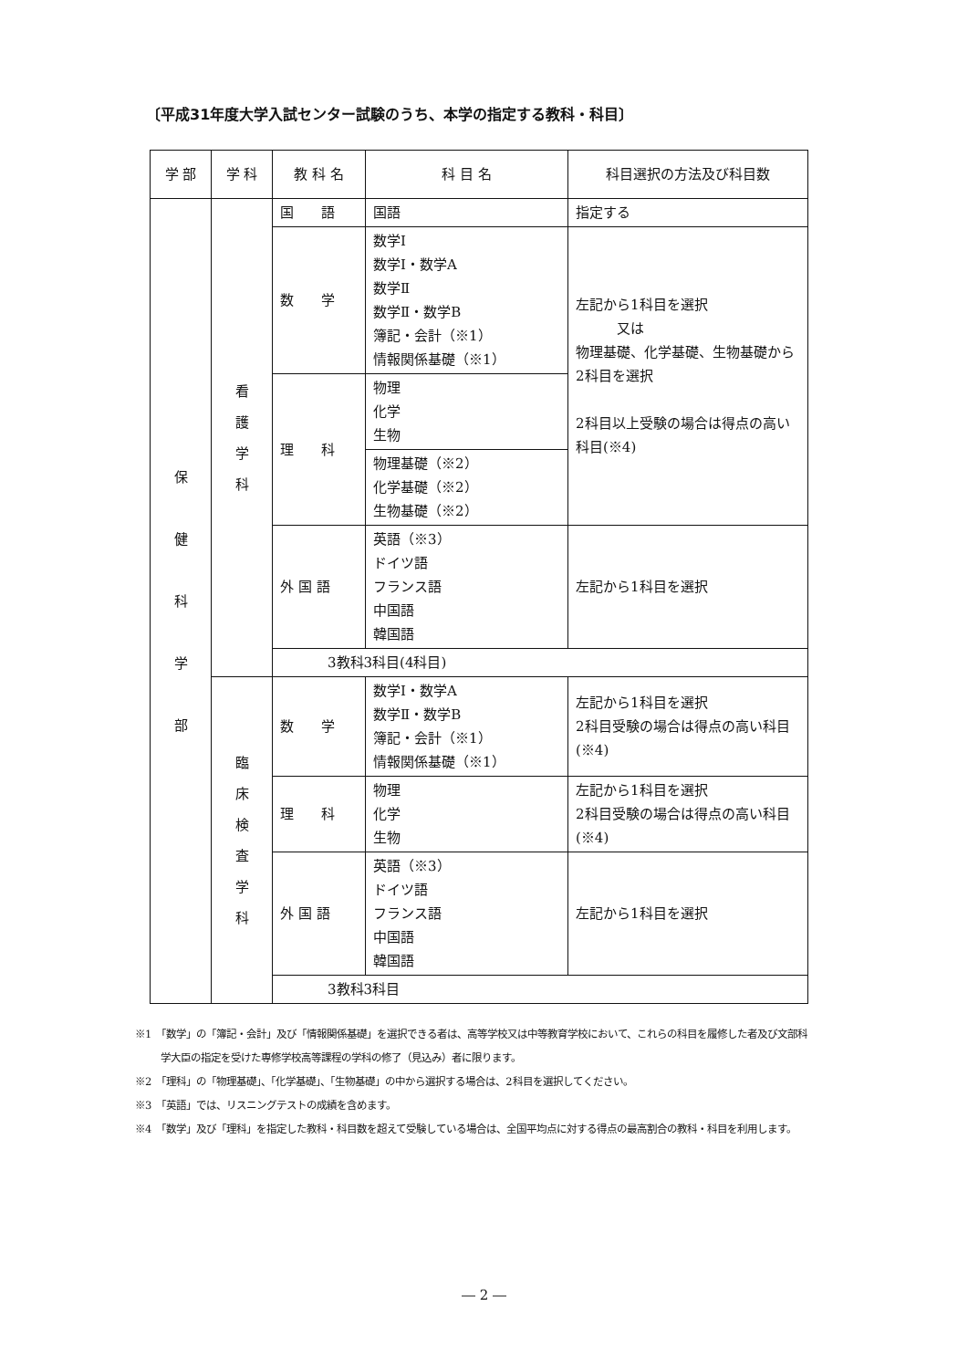〔平成31年度大学入試センター試験のうち、本学の指定する教科・科目〕
| 学 部 | 学 科 | 教 科 名 | 科 目 名 | 科目選択の方法及び科目数 |
| --- | --- | --- | --- | --- |
| 保 健 科 学 部 | 看 護 学 科 | 国 語 | 国語 | 指定する |
| | | 数 学 | 数学Ⅰ 数学Ⅰ・数学A 数学Ⅱ 数学Ⅱ・数学B 簿記・会計（※1） 情報関係基礎（※1） | 左記から1科目を選択 又は 物理基礎、化学基礎、生物基礎から2科目を選択 2科目以上受験の場合は得点の高い科目(※4) |
| | | 理 科 | 物理 化学 生物 | |
| | | | 物理基礎（※2） 化学基礎（※2） 生物基礎（※2） | |
| | | 外 国 語 | 英語（※3） ドイツ語 フランス語 中国語 韓国語 | 左記から1科目を選択 |
| | | 3教科3科目(4科目) | | |
| | 臨 床 検 査 学 科 | 数 学 | 数学Ⅰ・数学A 数学Ⅱ・数学B 簿記・会計（※1） 情報関係基礎（※1） | 左記から1科目を選択 2科目受験の場合は得点の高い科目(※4) |
| | | 理 科 | 物理 化学 生物 | 左記から1科目を選択 2科目受験の場合は得点の高い科目(※4) |
| | | 外 国 語 | 英語（※3） ドイツ語 フランス語 中国語 韓国語 | 左記から1科目を選択 |
| | | 3教科3科目 | | |
※1　「数学」の「簿記・会計」及び「情報関係基礎」を選択できる者は、高等学校又は中等教育学校において、これらの科目を履修した者及び文部科学大臣の指定を受けた専修学校高等課程の学科の修了（見込み）者に限ります。
※2　「理科」の「物理基礎」、「化学基礎」、「生物基礎」の中から選択する場合は、2科目を選択してください。
※3　「英語」では、リスニングテストの成績を含めます。
※4　「数学」及び「理科」を指定した教科・科目数を超えて受験している場合は、全国平均点に対する得点の最高割合の教科・科目を利用します。
― 2 ―